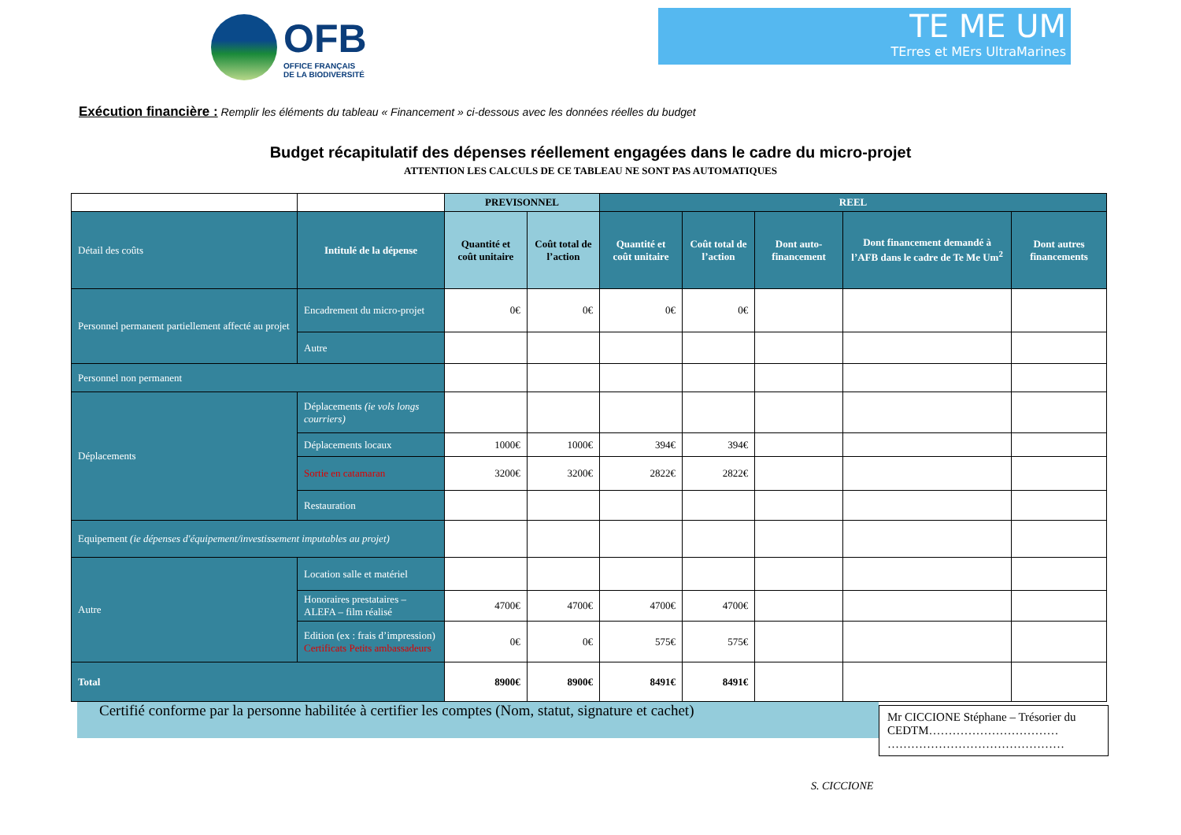OFB
OFFICE FRANÇAIS
DE LA BIODIVERSITÉ
TE ME UM
TErres et MErs UltraMarines
Exécution financière : Remplir les éléments du tableau « Financement » ci-dessous avec les données réelles du budget
Budget récapitulatif des dépenses réellement engagées dans le cadre du micro-projet
ATTENTION LES CALCULS DE CE TABLEAU NE SONT PAS AUTOMATIQUES
| | | PREVISONNEL | | REEL | | | | |
| Détail des coûts | Intitulé de la dépense | Quantité et coût unitaire | Coût total de l’action | Quantité et coût unitaire | Coût total de l’action | Dont auto-financement | Dont financement demandé à l’AFB dans le cadre de Te Me Um<sup>2</sup> | Dont autres financements |
| Personnel permanent partiellement affecté au projet | Encadrement du micro-projet | 0€ | 0€ | 0€ | 0€ | | | |
| | Autre | | | | | | | |
| Personnel non permanent | | | | | | | | |
| Déplacements | Déplacements (ie vols longs courriers) | | | | | | | |
| | Déplacements locaux | 1000€ | 1000€ | 394€ | 394€ | | | |
| | Sortie en catamaran | 3200€ | 3200€ | 2822€ | 2822€ | | | |
| | Restauration | | | | | | | |
| Equipement (ie dépenses d'équipement/investissement imputables au projet) | | | | | | | | |
| Autre | Location salle et matériel | | | | | | | |
| | Honoraires prestataires – ALEFA – film réalisé | 4700€ | 4700€ | 4700€ | 4700€ | | | |
| | Edition (ex : frais d’impression) Certificats Petits ambassadeurs | 0€ | 0€ | 575€ | 575€ | | | |
| Total | | 8900€ | 8900€ | 8491€ | 8491€ | | | |
Certifié conforme par la personne habilitée à certifier les comptes (Nom, statut, signature et cachet)
Mr CICCIONE Stéphane – Trésorier du CEDTM…………………………… ………………………………………
S. CICCIONE